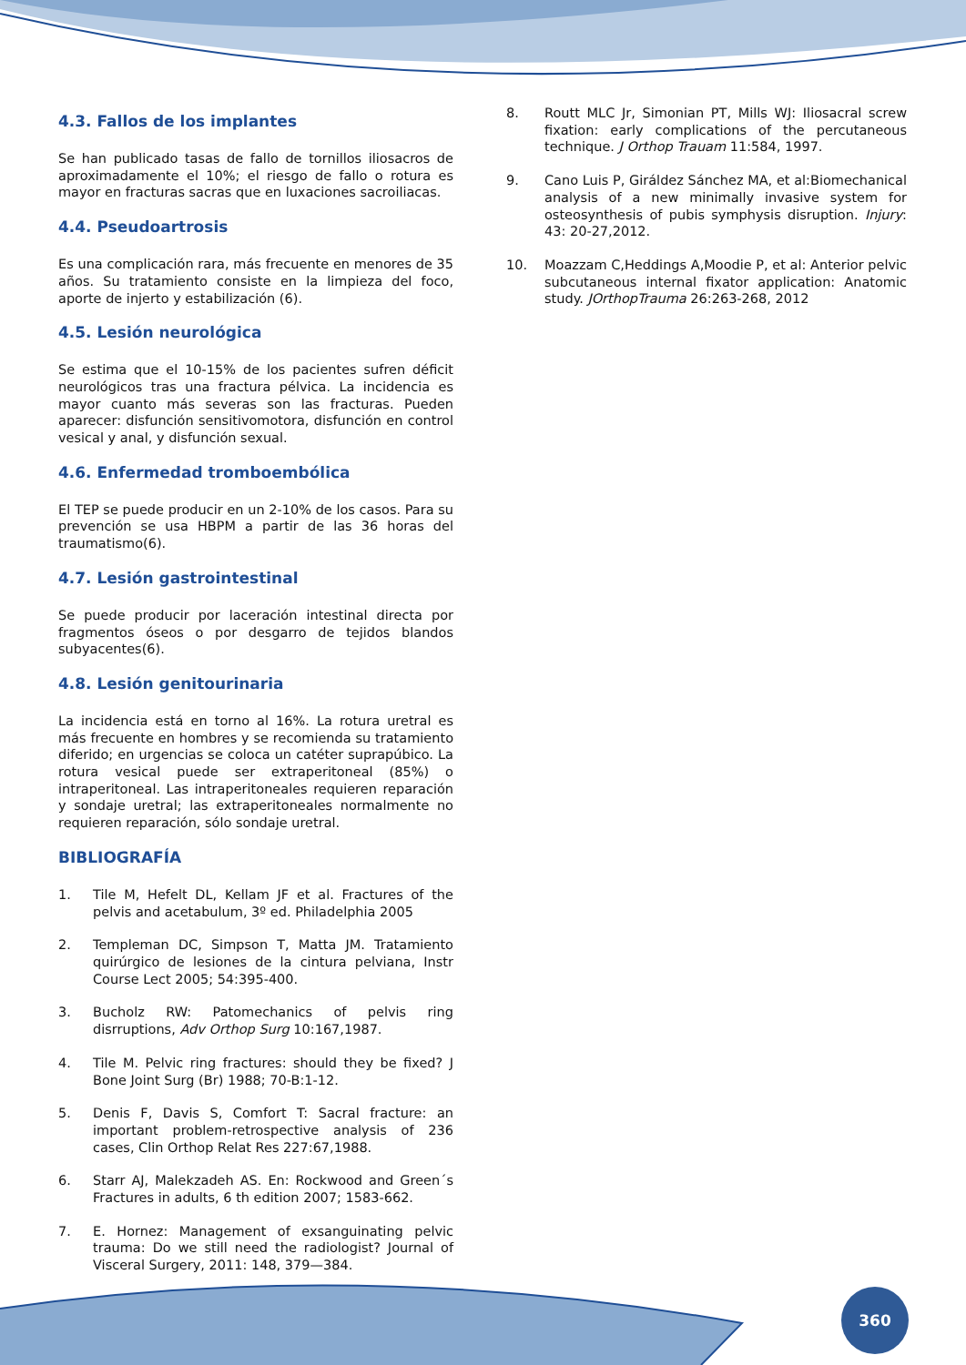4.3. Fallos de los implantes
Se han publicado tasas de fallo de tornillos iliosacros de aproximadamente el 10%; el riesgo de fallo o rotura es mayor en fracturas sacras que en luxaciones sacroiliacas.
4.4. Pseudoartrosis
Es una complicación rara, más frecuente en menores de 35 años. Su tratamiento consiste en la limpieza del foco, aporte de injerto y estabilización (6).
4.5. Lesión neurológica
Se estima que el 10-15% de los pacientes sufren déficit neurológicos tras una fractura pélvica. La incidencia es mayor cuanto más severas son las fracturas. Pueden aparecer: disfunción sensitivomotora, disfunción en control vesical y anal, y disfunción sexual.
4.6. Enfermedad tromboembólica
El TEP se puede producir en un 2-10% de los casos. Para su prevención se usa HBPM a partir de las 36 horas del traumatismo(6).
4.7. Lesión gastrointestinal
Se puede producir por laceración intestinal directa por fragmentos óseos o por desgarro de tejidos blandos subyacentes(6).
4.8. Lesión genitourinaria
La incidencia está en torno al 16%. La rotura uretral es más frecuente en hombres y se recomienda su tratamiento diferido; en urgencias se coloca un catéter suprapúbico. La rotura vesical puede ser extraperitoneal (85%) o intraperitoneal. Las intraperitoneales requieren reparación y sondaje uretral; las extraperitoneales normalmente no requieren reparación, sólo sondaje uretral.
BIBLIOGRAFÍA
1. Tile M, Hefelt DL, Kellam JF et al. Fractures of the pelvis and acetabulum, 3º ed. Philadelphia 2005
2. Templeman DC, Simpson T, Matta JM. Tratamiento quirúrgico de lesiones de la cintura pelviana, Instr Course Lect 2005; 54:395-400.
3. Bucholz RW: Patomechanics of pelvis ring disrruptions, Adv Orthop Surg 10:167,1987.
4. Tile M. Pelvic ring fractures: should they be fixed? J Bone Joint Surg (Br) 1988; 70-B:1-12.
5. Denis F, Davis S, Comfort T: Sacral fracture: an important problem-retrospective analysis of 236 cases, Clin Orthop Relat Res 227:67,1988.
6. Starr AJ, Malekzadeh AS. En: Rockwood and Green´s Fractures in adults, 6 th edition 2007; 1583-662.
7. E. Hornez: Management of exsanguinating pelvic trauma: Do we still need the radiologist? Journal of Visceral Surgery, 2011: 148, 379—384.
8. Routt MLC Jr, Simonian PT, Mills WJ: Iliosacral screw fixation: early complications of the percutaneous technique. J Orthop Trauam 11:584, 1997.
9. Cano Luis P, Giráldez Sánchez MA, et al:Biomechanical analysis of a new minimally invasive system for osteosynthesis of pubis symphysis disruption. Injury: 43: 20-27,2012.
10. Moazzam C,Heddings A,Moodie P, et al: Anterior pelvic subcutaneous internal fixator application: Anatomic study. JOrthopTrauma 26:263-268, 2012
360